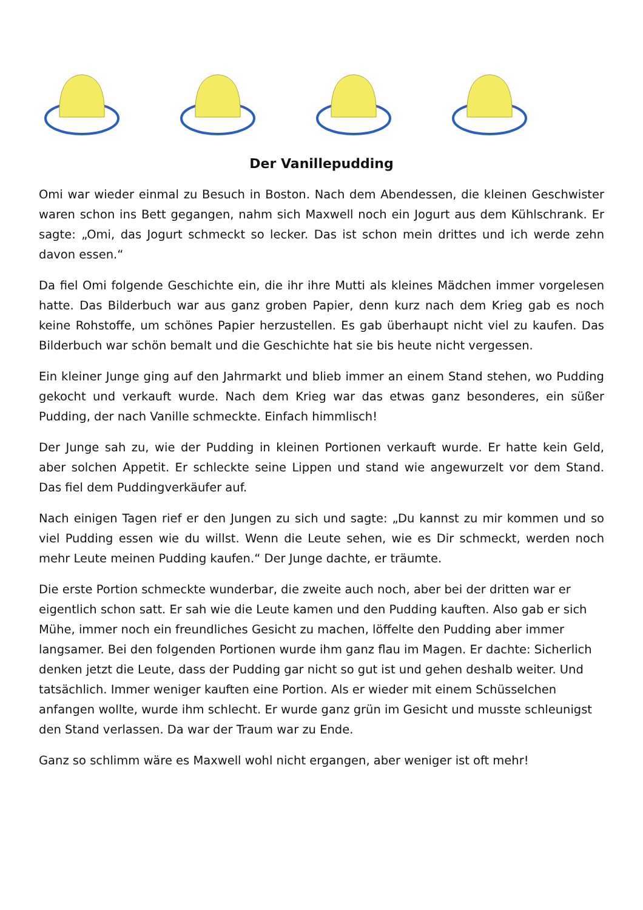Der Vanillepudding
Omi war wieder einmal zu Besuch in Boston. Nach dem Abendessen, die kleinen Geschwister waren schon ins Bett gegangen, nahm sich Maxwell noch ein Jogurt aus dem Kühlschrank. Er sagte: „Omi, das Jogurt schmeckt so lecker. Das ist schon mein drittes und ich werde zehn davon essen.“
Da fiel Omi folgende Geschichte ein, die ihr ihre Mutti als kleines Mädchen immer vorgelesen hatte. Das Bilderbuch war aus ganz groben Papier, denn kurz nach dem Krieg gab es noch keine Rohstoffe, um schönes Papier herzustellen. Es gab überhaupt nicht viel zu kaufen. Das Bilderbuch war schön bemalt und die Geschichte hat sie bis heute nicht vergessen.
Ein kleiner Junge ging auf den Jahrmarkt und blieb immer an einem Stand stehen, wo Pudding gekocht und verkauft wurde. Nach dem Krieg war das etwas ganz besonderes, ein süßer Pudding, der nach Vanille schmeckte. Einfach himmlisch!
Der Junge sah zu, wie der Pudding in kleinen Portionen verkauft wurde. Er hatte kein Geld, aber solchen Appetit. Er schleckte seine Lippen und stand wie angewurzelt vor dem Stand. Das fiel dem Puddingverkäufer auf.
Nach einigen Tagen rief er den Jungen zu sich und sagte: „Du kannst zu mir kommen und so viel Pudding essen wie du willst. Wenn die Leute sehen, wie es Dir schmeckt, werden noch mehr Leute meinen Pudding kaufen.“ Der Junge dachte, er träumte.
Die erste Portion schmeckte wunderbar, die zweite auch noch, aber bei der dritten war er eigentlich schon satt. Er sah wie die Leute kamen und den Pudding kauften. Also gab er sich Mühe, immer noch ein freundliches Gesicht zu machen, löffelte den Pudding aber immer langsamer. Bei den folgenden Portionen wurde ihm ganz flau im Magen. Er dachte: Sicherlich denken jetzt die Leute, dass der Pudding gar nicht so gut ist und gehen deshalb weiter. Und tatsächlich. Immer weniger kauften eine Portion. Als er wieder mit einem Schüsselchen anfangen wollte, wurde ihm schlecht. Er wurde ganz grün im Gesicht und musste schleunigst den Stand verlassen. Da war der Traum war zu Ende.
Ganz so schlimm wäre es Maxwell wohl nicht ergangen, aber weniger ist oft mehr!